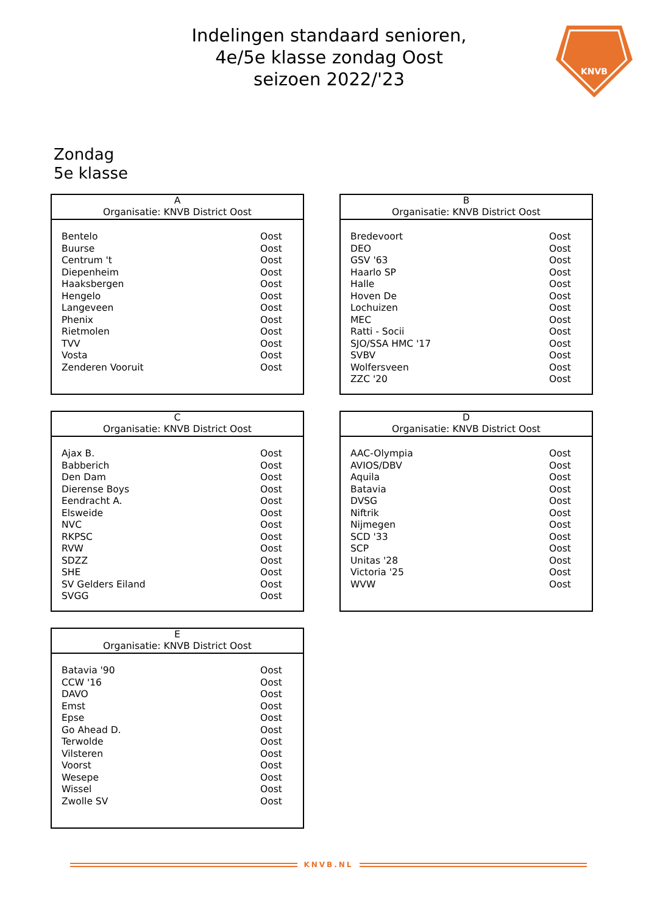Indelingen standaard senioren,
4e/5e klasse zondag Oost
seizoen 2022/'23
KNVB
Zondag
5e klasse
| A Organisatie: KNVB District Oost | |
| --- | --- |
| Bentelo | Oost |
| Buurse | Oost |
| Centrum 't | Oost |
| Diepenheim | Oost |
| Haaksbergen | Oost |
| Hengelo | Oost |
| Langeveen | Oost |
| Phenix | Oost |
| Rietmolen | Oost |
| TVV | Oost |
| Vosta | Oost |
| Zenderen Vooruit | Oost |
| B Organisatie: KNVB District Oost | |
| --- | --- |
| Bredevoort | Oost |
| DEO | Oost |
| GSV '63 | Oost |
| Haarlo SP | Oost |
| Halle | Oost |
| Hoven De | Oost |
| Lochuizen | Oost |
| MEC | Oost |
| Ratti - Socii | Oost |
| SJO/SSA HMC '17 | Oost |
| SVBV | Oost |
| Wolfersveen | Oost |
| ZZC '20 | Oost |
| C Organisatie: KNVB District Oost | |
| --- | --- |
| Ajax B. | Oost |
| Babberich | Oost |
| Den Dam | Oost |
| Dierense Boys | Oost |
| Eendracht A. | Oost |
| Elsweide | Oost |
| NVC | Oost |
| RKPSC | Oost |
| RVW | Oost |
| SDZZ | Oost |
| SHE | Oost |
| SV Gelders Eiland | Oost |
| SVGG | Oost |
| D Organisatie: KNVB District Oost | |
| --- | --- |
| AAC-Olympia | Oost |
| AVIOS/DBV | Oost |
| Aquila | Oost |
| Batavia | Oost |
| DVSG | Oost |
| Niftrik | Oost |
| Nijmegen | Oost |
| SCD '33 | Oost |
| SCP | Oost |
| Unitas '28 | Oost |
| Victoria '25 | Oost |
| WVW | Oost |
| E Organisatie: KNVB District Oost | |
| --- | --- |
| Batavia '90 | Oost |
| CCW '16 | Oost |
| DAVO | Oost |
| Emst | Oost |
| Epse | Oost |
| Go Ahead D. | Oost |
| Terwolde | Oost |
| Vilsteren | Oost |
| Voorst | Oost |
| Wesepe | Oost |
| Wissel | Oost |
| Zwolle SV | Oost |
KNVB.NL